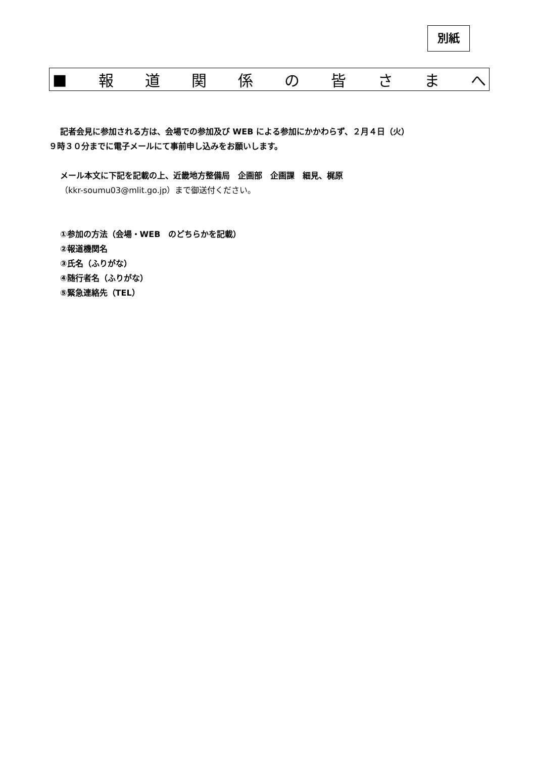別紙
■ 報道関係の皆さまへ
記者会見に参加される方は、会場での参加及び WEB による参加にかかわらず、２月４日（火）
９時３０分までに電子メールにて事前申し込みをお願いします。
メール本文に下記を記載の上、近畿地方整備局　企画部　企画課　細見、梶原
（kkr-soumu03@mlit.go.jp）まで御送付ください。
①参加の方法（会場・WEB　のどちらかを記載）
②報道機関名
③氏名（ふりがな）
④随行者名（ふりがな）
⑤緊急連絡先（TEL）